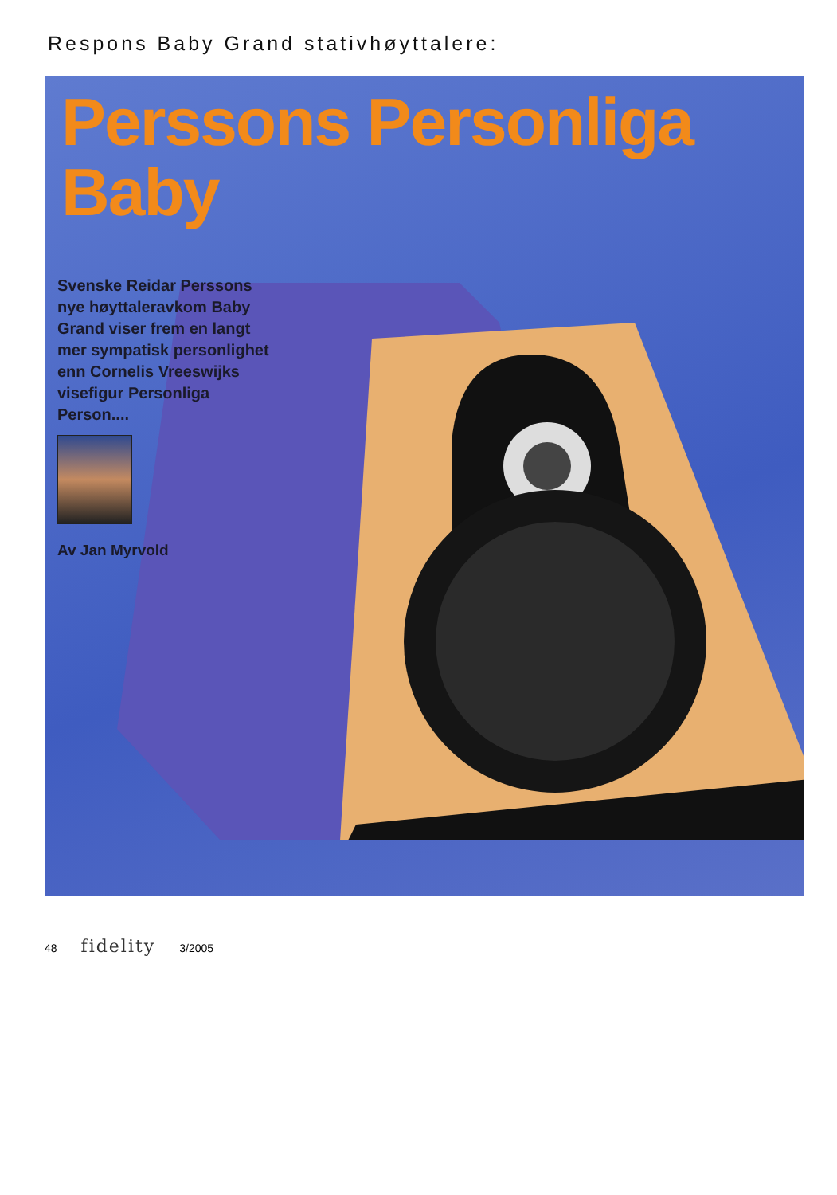Respons Baby Grand stativhøyttalere:
Perssons Personliga
Baby
Svenske Reidar Perssons nye høyttaleravkom Baby Grand viser frem en langt mer sympatisk personlighet enn Cornelis Vreeswijks visefigur Personliga Person....
Av Jan Myrvold
48 fidelity 3/2005